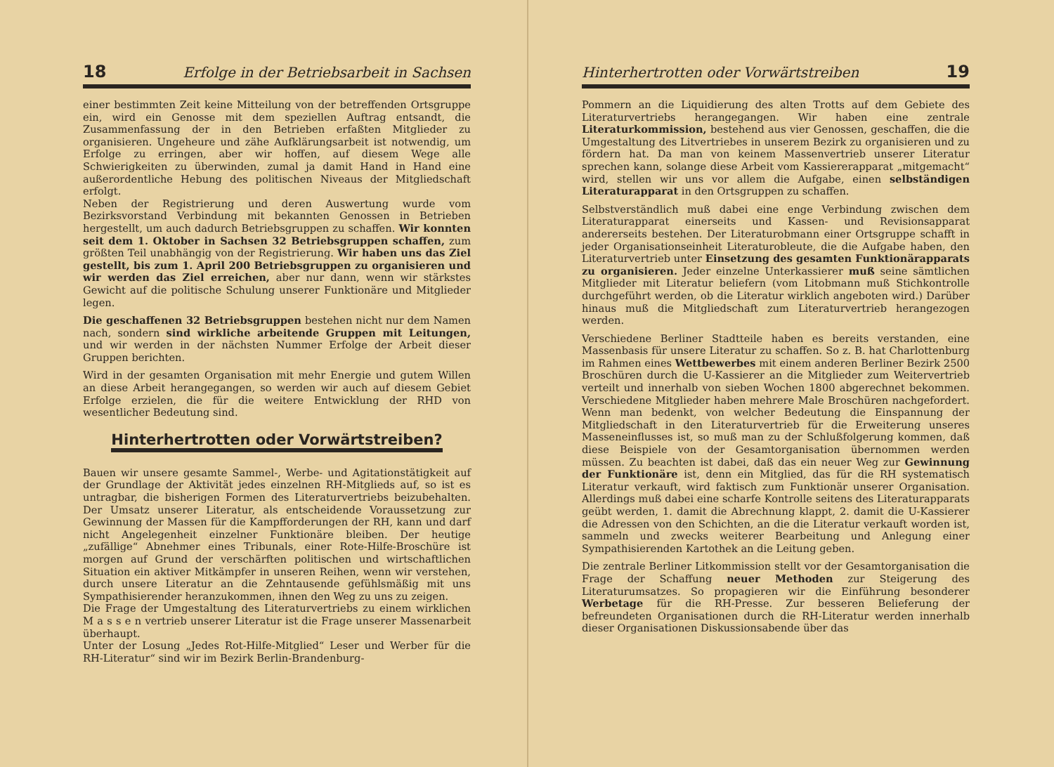18 Erfolge in der Betriebsarbeit in Sachsen
einer bestimmten Zeit keine Mitteilung von der betreffenden Ortsgruppe ein, wird ein Genosse mit dem speziellen Auftrag entsandt, die Zusammenfassung der in den Betrieben erfaßten Mitglieder zu organisieren. Ungeheure und zähe Aufklärungsarbeit ist notwendig, um Erfolge zu erringen, aber wir hoffen, auf diesem Wege alle Schwierigkeiten zu überwinden, zumal ja damit Hand in Hand eine außerordentliche Hebung des politischen Niveaus der Mitgliedschaft erfolgt.
Neben der Registrierung und deren Auswertung wurde vom Bezirksvorstand Verbindung mit bekannten Genossen in Betrieben hergestellt, um auch dadurch Betriebsgruppen zu schaffen. Wir konnten seit dem 1. Oktober in Sachsen 32 Betriebsgruppen schaffen, zum größten Teil unabhängig von der Registrierung. Wir haben uns das Ziel gestellt, bis zum 1. April 200 Betriebsgruppen zu organisieren und wir werden das Ziel erreichen, aber nur dann, wenn wir stärkstes Gewicht auf die politische Schulung unserer Funktionäre und Mitglieder legen.
Die geschaffenen 32 Betriebsgruppen bestehen nicht nur dem Namen nach, sondern sind wirkliche arbeitende Gruppen mit Leitungen, und wir werden in der nächsten Nummer Erfolge der Arbeit dieser Gruppen berichten.
Wird in der gesamten Organisation mit mehr Energie und gutem Willen an diese Arbeit herangegangen, so werden wir auch auf diesem Gebiet Erfolge erzielen, die für die weitere Entwicklung der RHD von wesentlicher Bedeutung sind.
Hinterhertrotten oder Vorwärtstreiben?
Bauen wir unsere gesamte Sammel-, Werbe- und Agitationstätigkeit auf der Grundlage der Aktivität jedes einzelnen RH-Mitglieds auf, so ist es untragbar, die bisherigen Formen des Literaturvertriebs beizubehalten. Der Umsatz unserer Literatur, als entscheidende Voraussetzung zur Gewinnung der Massen für die Kampfforderungen der RH, kann und darf nicht Angelegenheit einzelner Funktionäre bleiben. Der heutige „zufällige“ Abnehmer eines Tribunals, einer Rote-Hilfe-Broschüre ist morgen auf Grund der verschärften politischen und wirtschaftlichen Situation ein aktiver Mitkämpfer in unseren Reihen, wenn wir verstehen, durch unsere Literatur an die Zehntausende gefühlsmäßig mit uns Sympathisierender heranzukommen, ihnen den Weg zu uns zu zeigen.
Die Frage der Umgestaltung des Literaturvertriebs zu einem wirklichen M a s s e n vertrieb unserer Literatur ist die Frage unserer Massenarbeit überhaupt.
Unter der Losung „Jedes Rot-Hilfe-Mitglied“ Leser und Werber für die RH-Literatur“ sind wir im Bezirk Berlin-Brandenburg-
Hinterhertrotten oder Vorwärtstreiben 19
Pommern an die Liquidierung des alten Trotts auf dem Gebiete des Literaturvertriebs herangegangen. Wir haben eine zentrale Literaturkommission, bestehend aus vier Genossen, geschaffen, die die Umgestaltung des Litvertriebes in unserem Bezirk zu organisieren und zu fördern hat. Da man von keinem Massenvertrieb unserer Literatur sprechen kann, solange diese Arbeit vom Kassiererapparat „mitgemacht“ wird, stellen wir uns vor allem die Aufgabe, einen selbständigen Literaturapparat in den Ortsgruppen zu schaffen.
Selbstverständlich muß dabei eine enge Verbindung zwischen dem Literaturapparat einerseits und Kassen- und Revisionsapparat andererseits bestehen. Der Literaturobmann einer Ortsgruppe schafft in jeder Organisationseinheit Literaturobleute, die die Aufgabe haben, den Literaturvertrieb unter Einsetzung des gesamten Funktionärapparats zu organisieren. Jeder einzelne Unterkassierer muß seine sämtlichen Mitglieder mit Literatur beliefern (vom Litobmann muß Stichkontrolle durchgeführt werden, ob die Literatur wirklich angeboten wird.) Darüber hinaus muß die Mitgliedschaft zum Literaturvertrieb herangezogen werden.
Verschiedene Berliner Stadtteile haben es bereits verstanden, eine Massenbasis für unsere Literatur zu schaffen. So z. B. hat Charlottenburg im Rahmen eines Wettbewerbes mit einem anderen Berliner Bezirk 2500 Broschüren durch die U-Kassierer an die Mitglieder zum Weitervertrieb verteilt und innerhalb von sieben Wochen 1800 abgerechnet bekommen. Verschiedene Mitglieder haben mehrere Male Broschüren nachgefordert. Wenn man bedenkt, von welcher Bedeutung die Einspannung der Mitgliedschaft in den Literaturvertrieb für die Erweiterung unseres Masseneinflusses ist, so muß man zu der Schlußfolgerung kommen, daß diese Beispiele von der Gesamtorganisation übernommen werden müssen. Zu beachten ist dabei, daß das ein neuer Weg zur Gewinnung der Funktionäre ist, denn ein Mitglied, das für die RH systematisch Literatur verkauft, wird faktisch zum Funktionär unserer Organisation. Allerdings muß dabei eine scharfe Kontrolle seitens des Literaturapparats geübt werden, 1. damit die Abrechnung klappt, 2. damit die U-Kassierer die Adressen von den Schichten, an die die Literatur verkauft worden ist, sammeln und zwecks weiterer Bearbeitung und Anlegung einer Sympathisierenden Kartothek an die Leitung geben.
Die zentrale Berliner Litkommission stellt vor der Gesamtorganisation die Frage der Schaffung neuer Methoden zur Steigerung des Literaturumsatzes. So propagieren wir die Einführung besonderer Werbetage für die RH-Presse. Zur besseren Belieferung der befreundeten Organisationen durch die RH-Literatur werden innerhalb dieser Organisationen Diskussionsabende über das